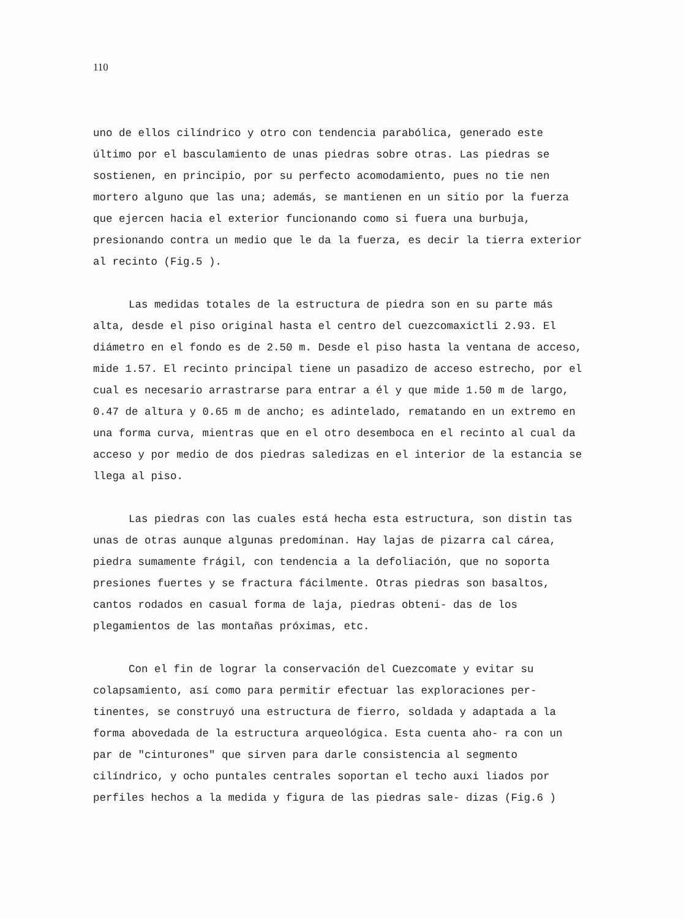110
uno de ellos cilíndrico y otro con tendencia parabólica, generado este último por el basculamiento de unas piedras sobre otras. Las piedras se sostienen, en principio, por su perfecto acomodamiento, pues no tie nen mortero alguno que las una; además, se mantienen en un sitio por la fuerza que ejercen hacia el exterior funcionando como si fuera una burbuja, presionando contra un medio que le da la fuerza, es decir la tierra exterior al recinto (Fig.5 ).
Las medidas totales de la estructura de piedra son en su parte más alta, desde el piso original hasta el centro del cuezcomaxictli 2.93. El diámetro en el fondo es de 2.50 m. Desde el piso hasta la ventana de acceso, mide 1.57. El recinto principal tiene un pasadizo de acceso estrecho, por el cual es necesario arrastrarse para entrar a él y que mide 1.50 m de largo, 0.47 de altura y 0.65 m de ancho; es adintelado, rematando en un extremo en una forma curva, mientras que en el otro desemboca en el recinto al cual da acceso y por medio de dos piedras saledizas en el interior de la estancia se llega al piso.
Las piedras con las cuales está hecha esta estructura, son distin tas unas de otras aunque algunas predominan. Hay lajas de pizarra cal cárea, piedra sumamente frágil, con tendencia a la defoliación, que no soporta presiones fuertes y se fractura fácilmente. Otras piedras son basaltos, cantos rodados en casual forma de laja, piedras obteni- das de los plegamientos de las montañas próximas, etc.
Con el fin de lograr la conservación del Cuezcomate y evitar su colapsamiento, así como para permitir efectuar las exploraciones per- tinentes, se construyó una estructura de fierro, soldada y adaptada a la forma abovedada de la estructura arqueológica. Esta cuenta aho- ra con un par de "cinturones" que sirven para darle consistencia al segmento cilíndrico, y ocho puntales centrales soportan el techo auxi liados por perfiles hechos a la medida y figura de las piedras sale- dizas (Fig.6 )